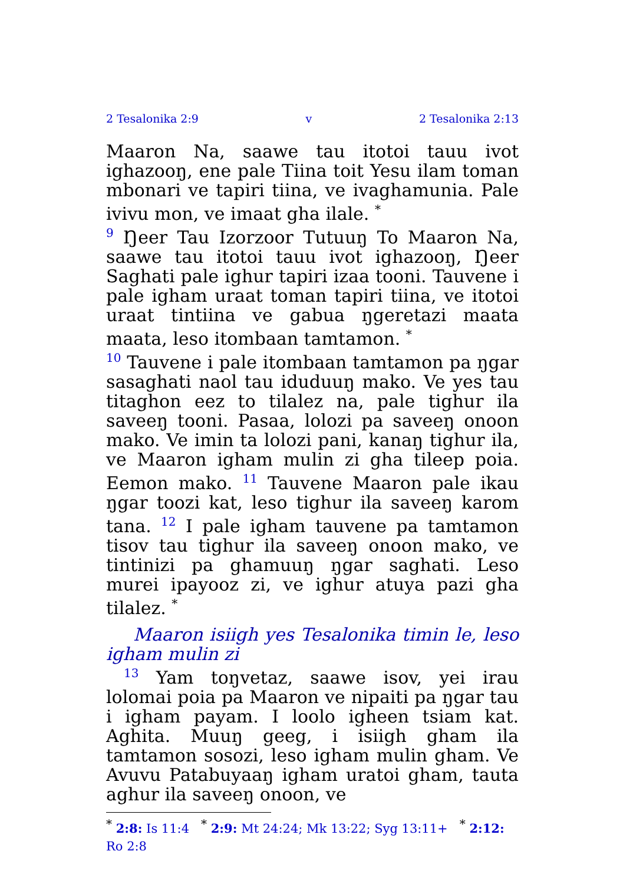2 Tesalonika 2:9 v 2 Tesalonika 2:13
Maaron Na, saawe tau itotoi tauu ivot ighazooŋ, ene pale Tiina toit Yesu ilam toman mbonari ve tapiri tiina, ve ivaghamunia. Pale ivivu mon, ve imaat gha ilale. <sup>*</sup>
<sup>9</sup> Ŋeer Tau Izorzoor Tutuuŋ To Maaron Na, saawe tau itotoi tauu ivot ighazooŋ, Ŋeer Saghati pale ighur tapiri izaa tooni. Tauvene i pale igham uraat toman tapiri tiina, ve itotoi uraat tintiina ve gabua ŋgeretazi maata maata, leso itombaan tamtamon. <sup>*</sup>
<sup>10</sup> Tauvene i pale itombaan tamtamon pa ŋgar sasaghati naol tau iduduuŋ mako. Ve yes tau titaghon eez to tilalez na, pale tighur ila saveeŋ tooni. Pasaa, lolozi pa saveeŋ onoon mako. Ve imin ta lolozi pani, kanaŋ tighur ila, ve Maaron igham mulin zi gha tileep poia. Eemon mako. <sup>11</sup> Tauvene Maaron pale ikau ŋgar toozi kat, leso tighur ila saveeŋ karom tana. <sup>12</sup> I pale igham tauvene pa tamtamon tisov tau tighur ila saveeŋ onoon mako, ve tintinizi pa ghamuuŋ ŋgar saghati. Leso murei ipayooz zi, ve ighur atuya pazi gha tilalez. <sup>*</sup>
Maaron isiigh yes Tesalonika timin le, leso igham mulin zi
<sup>13</sup> Yam toŋvetaz, saawe isov, yei irau lolomai poia pa Maaron ve nipaiti pa ŋgar tau i igham payam. I loolo igheen tsiam kat. Aghita. Muuŋ geeg, i isiigh gham ila tamtamon sosozi, leso igham mulin gham. Ve Avuvu Patabuyaaŋ igham uratoi gham, tauta aghur ila saveeŋ onoon, ve
<sup>*</sup> 2:8: Is 11:4 <sup>*</sup> 2:9: Mt 24:24; Mk 13:22; Syg 13:11+ <sup>*</sup> 2:12: Ro 2:8